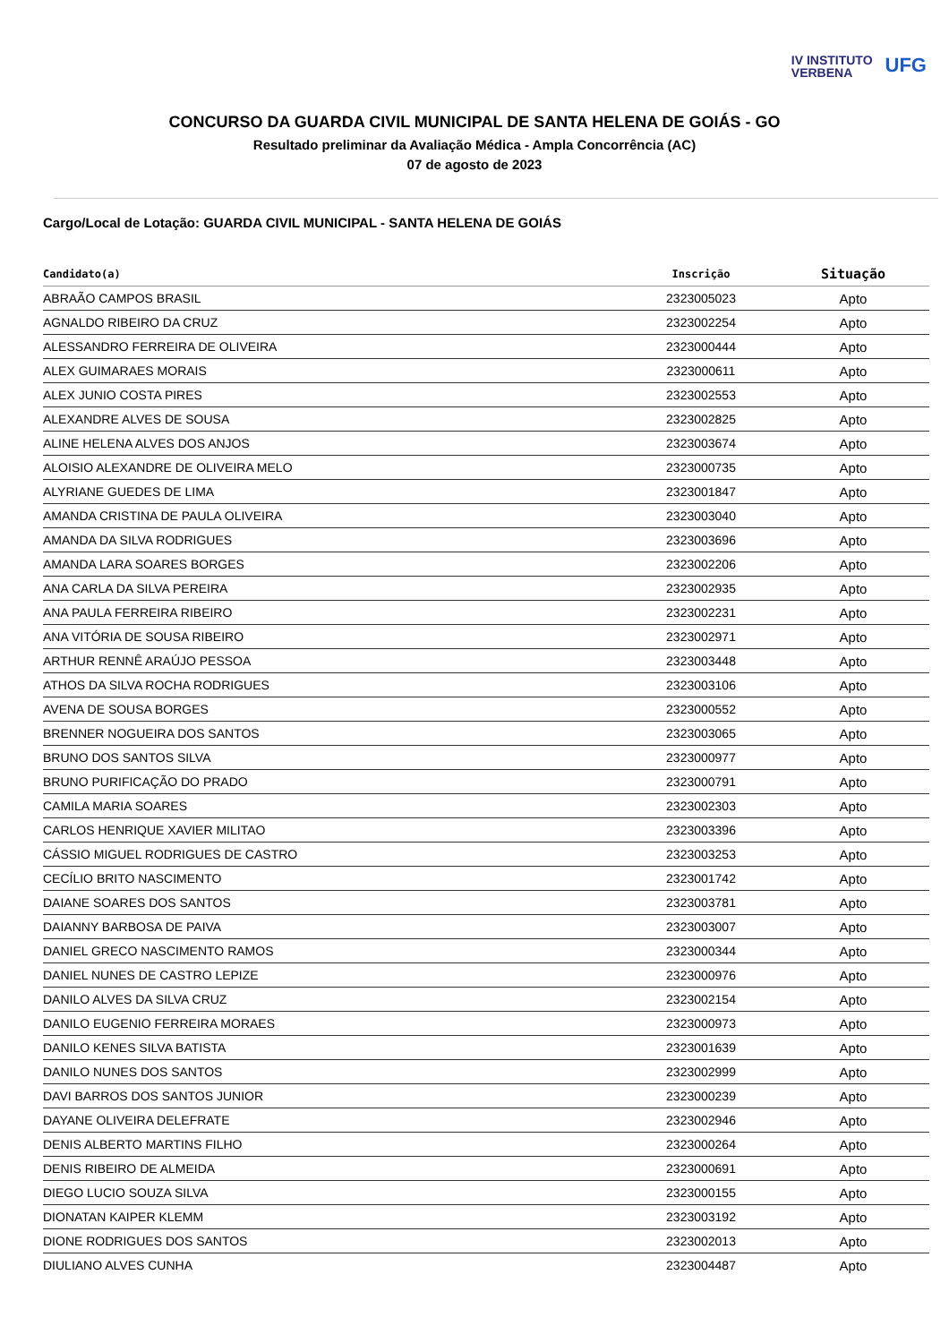IV INSTITUTO
VERBENA
UFG
CONCURSO DA GUARDA CIVIL MUNICIPAL DE SANTA HELENA DE GOIÁS - GO
Resultado preliminar da Avaliação Médica - Ampla Concorrência (AC)
07 de agosto de 2023
Cargo/Local de Lotação: GUARDA CIVIL MUNICIPAL - SANTA HELENA DE GOIÁS
| Candidato(a) | Inscrição | Situação |
| --- | --- | --- |
| ABRAÃO CAMPOS BRASIL | 2323005023 | Apto |
| AGNALDO RIBEIRO DA CRUZ | 2323002254 | Apto |
| ALESSANDRO FERREIRA DE OLIVEIRA | 2323000444 | Apto |
| ALEX GUIMARAES MORAIS | 2323000611 | Apto |
| ALEX JUNIO COSTA PIRES | 2323002553 | Apto |
| ALEXANDRE ALVES DE SOUSA | 2323002825 | Apto |
| ALINE HELENA ALVES DOS ANJOS | 2323003674 | Apto |
| ALOISIO ALEXANDRE DE OLIVEIRA MELO | 2323000735 | Apto |
| ALYRIANE GUEDES DE LIMA | 2323001847 | Apto |
| AMANDA CRISTINA DE PAULA OLIVEIRA | 2323003040 | Apto |
| AMANDA DA SILVA RODRIGUES | 2323003696 | Apto |
| AMANDA LARA SOARES BORGES | 2323002206 | Apto |
| ANA CARLA DA SILVA PEREIRA | 2323002935 | Apto |
| ANA PAULA FERREIRA RIBEIRO | 2323002231 | Apto |
| ANA VITÓRIA DE SOUSA RIBEIRO | 2323002971 | Apto |
| ARTHUR RENNÊ ARAÚJO PESSOA | 2323003448 | Apto |
| ATHOS DA SILVA ROCHA RODRIGUES | 2323003106 | Apto |
| AVENA DE SOUSA BORGES | 2323000552 | Apto |
| BRENNER NOGUEIRA DOS SANTOS | 2323003065 | Apto |
| BRUNO DOS SANTOS SILVA | 2323000977 | Apto |
| BRUNO PURIFICAÇÃO DO PRADO | 2323000791 | Apto |
| CAMILA MARIA SOARES | 2323002303 | Apto |
| CARLOS HENRIQUE XAVIER MILITAO | 2323003396 | Apto |
| CÁSSIO MIGUEL RODRIGUES DE CASTRO | 2323003253 | Apto |
| CECÍLIO BRITO NASCIMENTO | 2323001742 | Apto |
| DAIANE SOARES DOS SANTOS | 2323003781 | Apto |
| DAIANNY BARBOSA DE PAIVA | 2323003007 | Apto |
| DANIEL GRECO NASCIMENTO RAMOS | 2323000344 | Apto |
| DANIEL NUNES DE CASTRO LEPIZE | 2323000976 | Apto |
| DANILO ALVES DA SILVA CRUZ | 2323002154 | Apto |
| DANILO EUGENIO FERREIRA MORAES | 2323000973 | Apto |
| DANILO KENES SILVA BATISTA | 2323001639 | Apto |
| DANILO NUNES DOS SANTOS | 2323002999 | Apto |
| DAVI BARROS DOS SANTOS JUNIOR | 2323000239 | Apto |
| DAYANE OLIVEIRA DELEFRATE | 2323002946 | Apto |
| DENIS ALBERTO MARTINS FILHO | 2323000264 | Apto |
| DENIS RIBEIRO DE ALMEIDA | 2323000691 | Apto |
| DIEGO LUCIO SOUZA SILVA | 2323000155 | Apto |
| DIONATAN KAIPER KLEMM | 2323003192 | Apto |
| DIONE RODRIGUES DOS SANTOS | 2323002013 | Apto |
| DIULIANO ALVES CUNHA | 2323004487 | Apto |